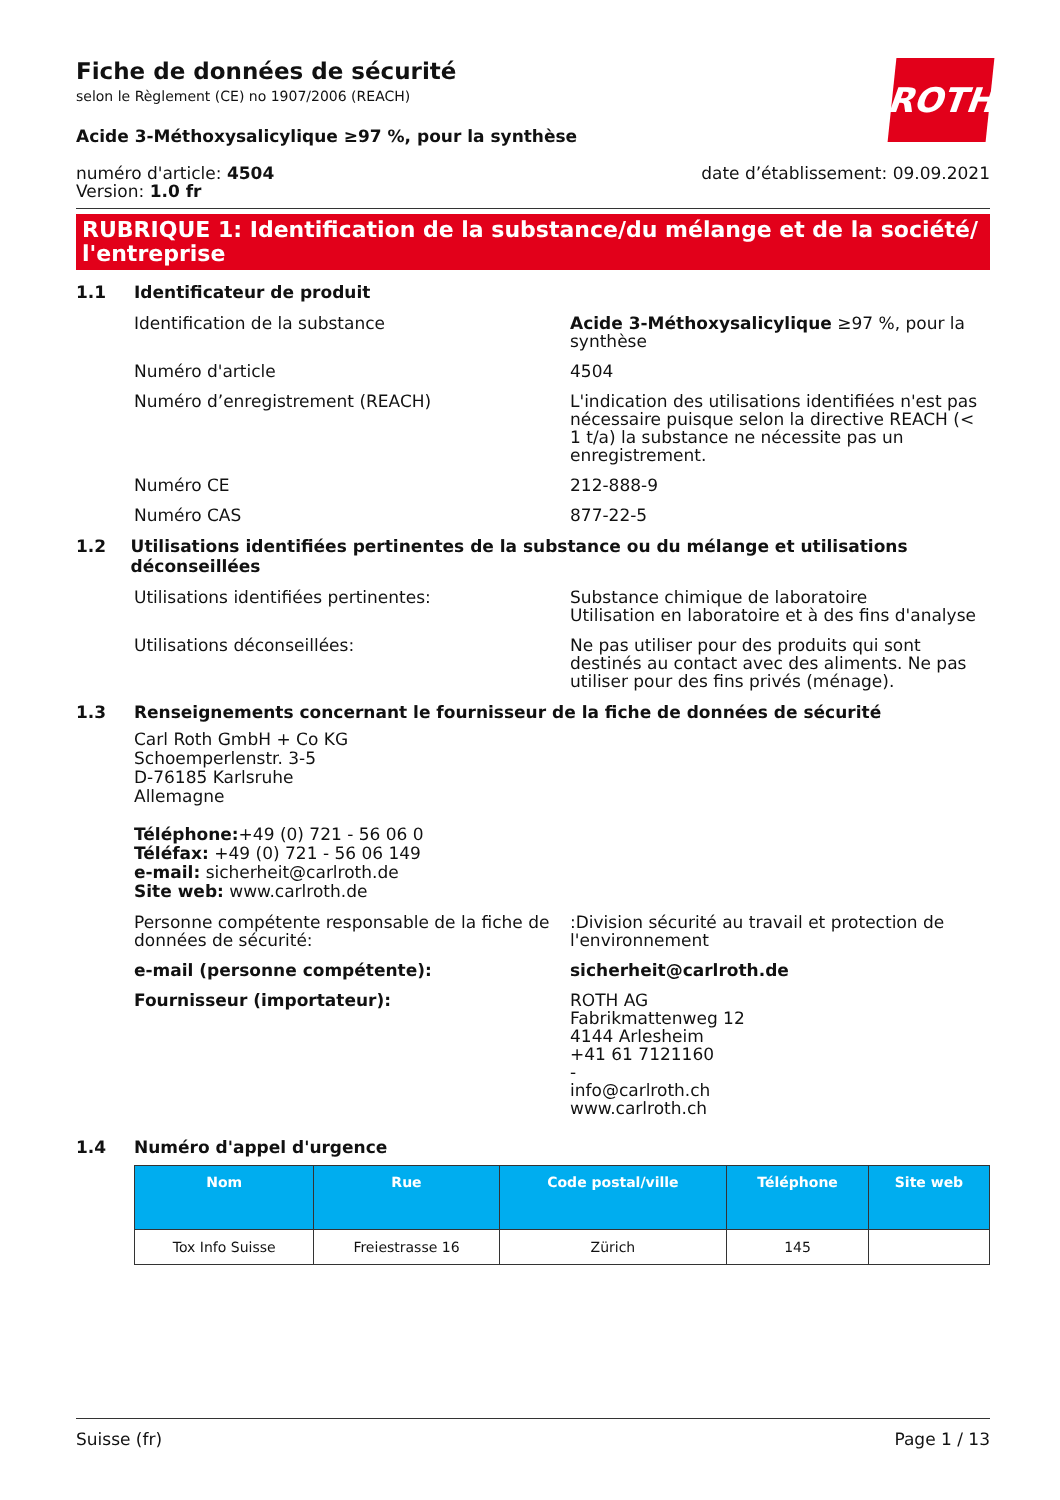ROTH
Fiche de données de sécurité
selon le Règlement (CE) no 1907/2006 (REACH)
Acide 3-Méthoxysalicylique ≥97 %, pour la synthèse
numéro d'article: 4504
Version: 1.0 fr
date d’établissement: 09.09.2021
RUBRIQUE 1: Identification de la substance/du mélange et de la société/ l'entreprise
1.1 Identificateur de produit
Identification de la substance Acide 3-Méthoxysalicylique ≥97 %, pour la synthèse
Numéro d'article 4504
Numéro d’enregistrement (REACH) L'indication des utilisations identifiées n'est pas nécessaire puisque selon la directive REACH (< 1 t/a) la substance ne nécessite pas un enregistrement.
Numéro CE 212-888-9
Numéro CAS 877-22-5
1.2 Utilisations identifiées pertinentes de la substance ou du mélange et utilisations déconseillées
Utilisations identifiées pertinentes: Substance chimique de laboratoire
Utilisation en laboratoire et à des fins d'analyse
Utilisations déconseillées: Ne pas utiliser pour des produits qui sont destinés au contact avec des aliments. Ne pas utiliser pour des fins privés (ménage).
1.3 Renseignements concernant le fournisseur de la fiche de données de sécurité
Carl Roth GmbH + Co KG
Schoemperlenstr. 3-5
D-76185 Karlsruhe
Allemagne
Téléphone:+49 (0) 721 - 56 06 0
Téléfax: +49 (0) 721 - 56 06 149
e-mail: sicherheit@carlroth.de
Site web: www.carlroth.de
Personne compétente responsable de la fiche de données de sécurité:
:Division sécurité au travail et protection de l'environnement
e-mail (personne compétente): sicherheit@carlroth.de
Fournisseur (importateur): ROTH AG
Fabrikmattenweg 12
4144 Arlesheim
+41 61 7121160
-
info@carlroth.ch
www.carlroth.ch
1.4 Numéro d'appel d'urgence
| Nom | Rue | Code postal/ville | Téléphone | Site web |
| --- | --- | --- | --- | --- |
| Tox Info Suisse | Freiestrasse 16 | Zürich | 145 | |
Suisse (fr) Page 1 / 13